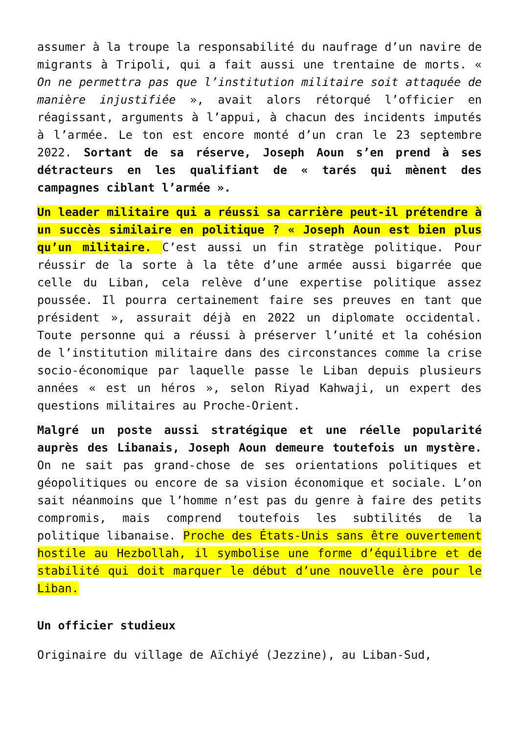assumer à la troupe la responsabilité du naufrage d’un navire de migrants à Tripoli, qui a fait aussi une trentaine de morts. « On ne permettra pas que l’institution militaire soit attaquée de manière injustifiée », avait alors rétorqué l’officier en réagissant, arguments à l’appui, à chacun des incidents imputés à l’armée. Le ton est encore monté d’un cran le 23 septembre 2022. Sortant de sa réserve, Joseph Aoun s’en prend à ses détracteurs en les qualifiant de « tarés qui mènent des campagnes ciblant l’armée ».
Un leader militaire qui a réussi sa carrière peut-il prétendre à un succès similaire en politique ? « Joseph Aoun est bien plus qu’un militaire. C’est aussi un fin stratège politique. Pour réussir de la sorte à la tête d’une armée aussi bigarrée que celle du Liban, cela relève d’une expertise politique assez poussée. Il pourra certainement faire ses preuves en tant que président », assurait déjà en 2022 un diplomate occidental. Toute personne qui a réussi à préserver l’unité et la cohésion de l’institution militaire dans des circonstances comme la crise socio-économique par laquelle passe le Liban depuis plusieurs années « est un héros », selon Riyad Kahwaji, un expert des questions militaires au Proche-Orient.
Malgré un poste aussi stratégique et une réelle popularité auprès des Libanais, Joseph Aoun demeure toutefois un mystère. On ne sait pas grand-chose de ses orientations politiques et géopolitiques ou encore de sa vision économique et sociale. L’on sait néanmoins que l’homme n’est pas du genre à faire des petits compromis, mais comprend toutefois les subtilités de la politique libanaise. Proche des États-Unis sans être ouvertement hostile au Hezbollah, il symbolise une forme d’équilibre et de stabilité qui doit marquer le début d’une nouvelle ère pour le Liban.
Un officier studieux
Originaire du village de Aïchiyé (Jezzine), au Liban-Sud,